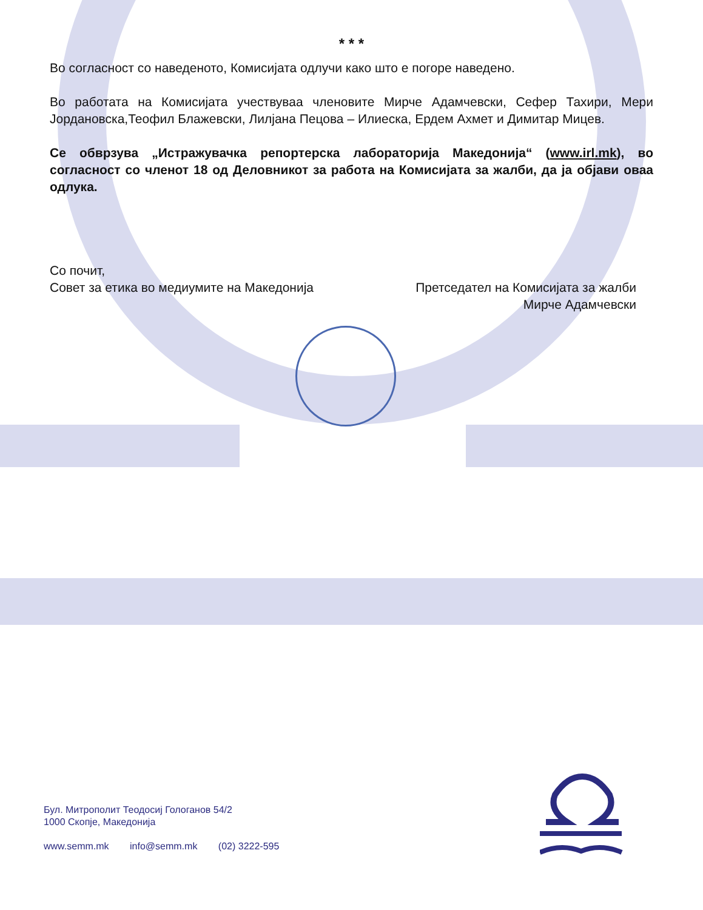* * *
Во согласност со наведеното, Комисијата одлучи како што е погоре наведено.
Во работата на Комисијата учествуваа членовите Мирче Адамчевски, Сефер Тахири, Мери Јордановска,Теофил Блажевски, Лилјана Пецова – Илиеска, Ердем Ахмет и Димитар Мицев.
Се обврзува „Истражувачка репортерска лабораторија Македонија“ (www.irl.mk), во согласност со членот 18 од Деловникот за работа на Комисијата за жалби, да ја објави оваа одлука.
Со почит,
Совет за етика во медиумите на Македонија
Претседател на Комисијата за жалби
Мирче Адамчевски
Бул. Митрополит Теодосиј Гологанов 54/2
1000 Скопје, Македонија
www.semm.mk info@semm.mk (02) 3222-595